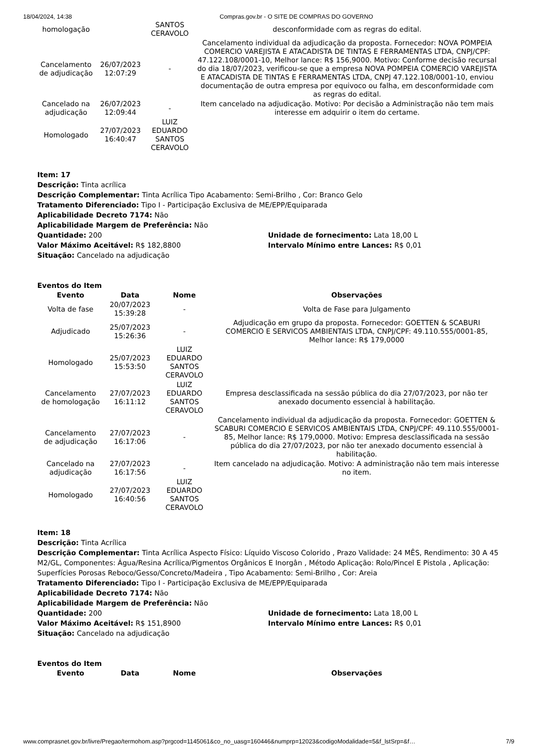18/04/2024, 14:38 Compras.gov.br - O SITE DE COMPRAS DO GOVERNO
| homologação | | SANTOS CERAVOLO | desconformidade com as regras do edital. |
| Cancelamento de adjudicação | 26/07/2023 12:07:29 | - | Cancelamento individual da adjudicação da proposta. Fornecedor: NOVA POMPEIA COMERCIO VAREJISTA E ATACADISTA DE TINTAS E FERRAMENTAS LTDA, CNPJ/CPF: 47.122.108/0001-10, Melhor lance: R$ 156,9000. Motivo: Conforme decisão recursal do dia 18/07/2023, verificou-se que a empresa NOVA POMPEIA COMERCIO VAREJISTA E ATACADISTA DE TINTAS E FERRAMENTAS LTDA, CNPJ 47.122.108/0001-10, enviou documentação de outra empresa por equivoco ou falha, em desconformidade com as regras do edital. |
| Cancelado na adjudicação | 26/07/2023 12:09:44 | - | Item cancelado na adjudicação. Motivo: Por decisão a Administração não tem mais interesse em adquirir o item do certame. |
| Homologado | 27/07/2023 16:40:47 | LUIZ EDUARDO SANTOS CERAVOLO | |
Item: 17
Descrição: Tinta acrílica
Descrição Complementar: Tinta Acrílica Tipo Acabamento: Semi-Brilho , Cor: Branco Gelo
Tratamento Diferenciado: Tipo I - Participação Exclusiva de ME/EPP/Equiparada
Aplicabilidade Decreto 7174: Não
Aplicabilidade Margem de Preferência: Não
Quantidade: 200 Unidade de fornecimento: Lata 18,00 L
Valor Máximo Aceitável: R$ 182,8800 Intervalo Mínimo entre Lances: R$ 0,01
Situação: Cancelado na adjudicação
Eventos do Item
| Evento | Data | Nome | Observações |
| --- | --- | --- | --- |
| Volta de fase | 20/07/2023 15:39:28 | - | Volta de Fase para Julgamento |
| Adjudicado | 25/07/2023 15:26:36 | - | Adjudicação em grupo da proposta. Fornecedor: GOETTEN & SCABURI COMERCIO E SERVICOS AMBIENTAIS LTDA, CNPJ/CPF: 49.110.555/0001-85, Melhor lance: R$ 179,0000 |
| Homologado | 25/07/2023 15:53:50 | LUIZ EDUARDO SANTOS CERAVOLO | |
| Cancelamento de homologação | 27/07/2023 16:11:12 | LUIZ EDUARDO SANTOS CERAVOLO | Empresa desclassificada na sessão pública do dia 27/07/2023, por não ter anexado documento essencial à habilitação. |
| Cancelamento de adjudicação | 27/07/2023 16:17:06 | - | Cancelamento individual da adjudicação da proposta. Fornecedor: GOETTEN & SCABURI COMERCIO E SERVICOS AMBIENTAIS LTDA, CNPJ/CPF: 49.110.555/0001-85, Melhor lance: R$ 179,0000. Motivo: Empresa desclassificada na sessão pública do dia 27/07/2023, por não ter anexado documento essencial à habilitação. |
| Cancelado na adjudicação | 27/07/2023 16:17:56 | - | Item cancelado na adjudicação. Motivo: A administração não tem mais interesse no item. |
| Homologado | 27/07/2023 16:40:56 | LUIZ EDUARDO SANTOS CERAVOLO | |
Item: 18
Descrição: Tinta Acrílica
Descrição Complementar: Tinta Acrílica Aspecto Físico: Líquido Viscoso Colorido , Prazo Validade: 24 MÊS, Rendimento: 30 A 45 M2/GL, Componentes: Água/Resina Acrílica/Pigmentos Orgânicos E Inorgân , Método Aplicação: Rolo/Pincel E Pistola , Aplicação: Superfícies Porosas Reboco/Gesso/Concreto/Madeira , Tipo Acabamento: Semi-Brilho , Cor: Areia
Tratamento Diferenciado: Tipo I - Participação Exclusiva de ME/EPP/Equiparada
Aplicabilidade Decreto 7174: Não
Aplicabilidade Margem de Preferência: Não
Quantidade: 200 Unidade de fornecimento: Lata 18,00 L
Valor Máximo Aceitável: R$ 151,8900 Intervalo Mínimo entre Lances: R$ 0,01
Situação: Cancelado na adjudicação
Eventos do Item
| Evento | Data | Nome | Observações |
| --- | --- | --- | --- |
www.comprasnet.gov.br/livre/Pregao/termohom.asp?prgcod=1145061&co_no_uasg=160446&numprp=12023&codigoModalidade=5&f_lstSrp=&f… 7/9